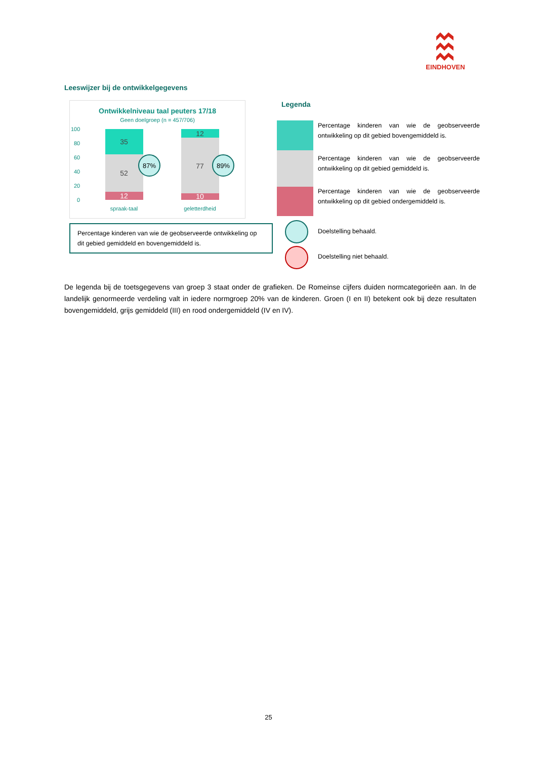EINDHOVEN
Leeswijzer bij de ontwikkelgegevens
Ontwikkelniveau taal peuters 17/18
Geen doelgroep (n = 457/706)
100
80
60
40
20
0
35
52
12
12
77
10
87%
89%
spraak-taal
geletterdheid
Legenda
Percentage kinderen van wie de geobserveerde ontwikkeling op dit gebied bovengemiddeld is.
Percentage kinderen van wie de geobserveerde ontwikkeling op dit gebied gemiddeld is.
Percentage kinderen van wie de geobserveerde ontwikkeling op dit gebied ondergemiddeld is.
Doelstelling behaald.
Doelstelling niet behaald.
Percentage kinderen van wie de geobserveerde ontwikkeling op dit gebied gemiddeld en bovengemiddeld is.
De legenda bij de toetsgegevens van groep 3 staat onder de grafieken. De Romeinse cijfers duiden normcategorieën aan. In de landelijk genormeerde verdeling valt in iedere normgroep 20% van de kinderen. Groen (I en II) betekent ook bij deze resultaten bovengemiddeld, grijs gemiddeld (III) en rood ondergemiddeld (IV en IV).
25